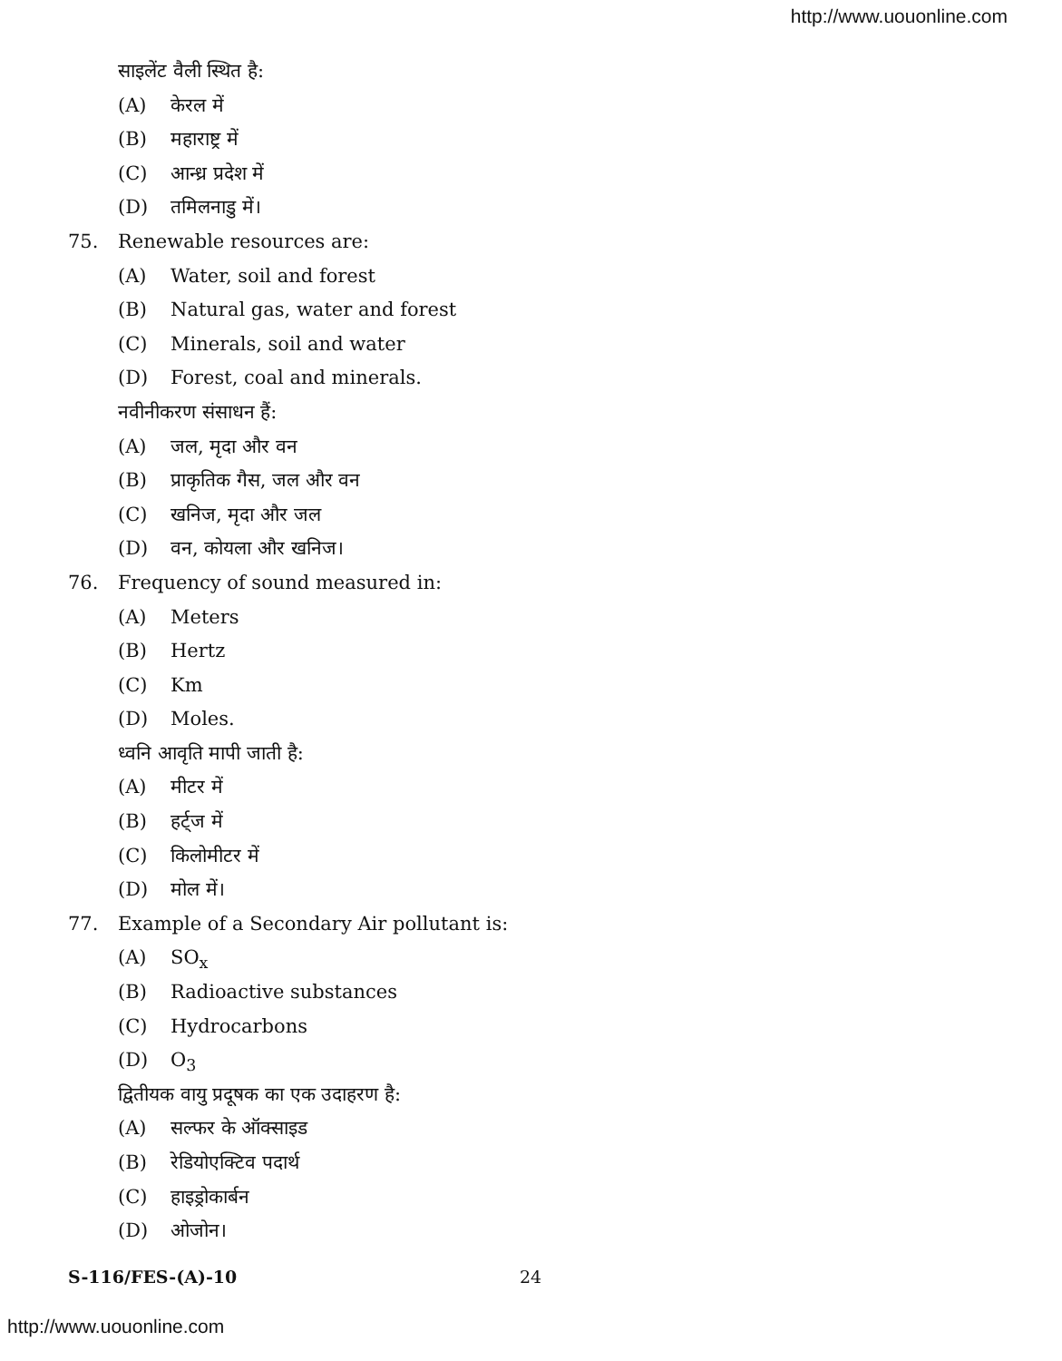http://www.uouonline.com
साइलेंट वैली स्थित है:
(A) केरल में
(B) महाराष्ट्र में
(C) आन्ध्र प्रदेश में
(D) तमिलनाडु में।
75. Renewable resources are:
(A) Water, soil and forest
(B) Natural gas, water and forest
(C) Minerals, soil and water
(D) Forest, coal and minerals.
नवीनीकरण संसाधन हैं:
(A) जल, मृदा और वन
(B) प्राकृतिक गैस, जल और वन
(C) खनिज, मृदा और जल
(D) वन, कोयला और खनिज।
76. Frequency of sound measured in:
(A) Meters
(B) Hertz
(C) Km
(D) Moles.
ध्वनि आवृति मापी जाती है:
(A) मीटर में
(B) हर्ट्ज में
(C) किलोमीटर में
(D) मोल में।
77. Example of a Secondary Air pollutant is:
(A) SO<sub>x</sub>
(B) Radioactive substances
(C) Hydrocarbons
(D) O<sub>3</sub>
द्वितीयक वायु प्रदूषक का एक उदाहरण है:
(A) सल्फर के ऑक्साइड
(B) रेडियोएक्टिव पदार्थ
(C) हाइड्रोकार्बन
(D) ओजोन।
S-116/FES-(A)-10 24
http://www.uouonline.com